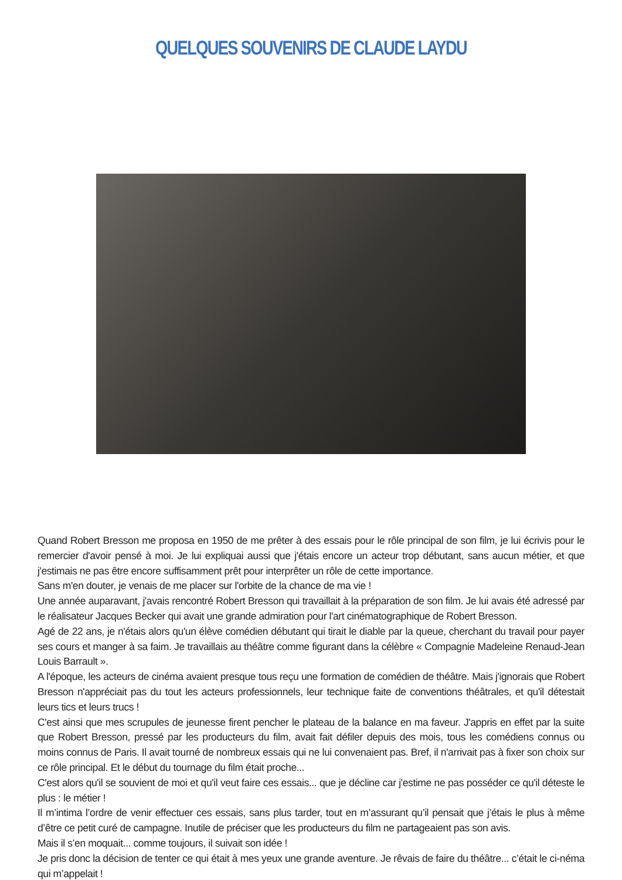QUELQUES SOUVENIRS DE CLAUDE LAYDU
Quand Robert Bresson me proposa en 1950 de me prêter à des essais pour le rôle principal de son film, je lui écrivis pour le remercier d'avoir pensé à moi. Je lui expliquai aussi que j'étais encore un acteur trop débutant, sans aucun métier, et que j'estimais ne pas être encore suffisamment prêt pour interprêter un rôle de cette importance.
Sans m'en douter, je venais de me placer sur l'orbite de la chance de ma vie !
Une année auparavant, j'avais rencontré Robert Bresson qui travaillait à la préparation de son film. Je lui avais été adressé par le réalisateur Jacques Becker qui avait une grande admiration pour l'art cinématographique de Robert Bresson.
Agé de 22 ans, je n'étais alors qu'un élève comédien débutant qui tirait le diable par la queue, cherchant du travail pour payer ses cours et manger à sa faim. Je travaillais au théâtre comme figurant dans la célèbre « Compagnie Madeleine Renaud-Jean Louis Barrault ».
A l'époque, les acteurs de cinéma avaient presque tous reçu une formation de comédien de théâtre. Mais j'ignorais que Robert Bresson n'appréciait pas du tout les acteurs professionnels, leur technique faite de conventions théâtrales, et qu'il détestait leurs tics et leurs trucs !
C'est ainsi que mes scrupules de jeunesse firent pencher le plateau de la balance en ma faveur. J'appris en effet par la suite que Robert Bresson, pressé par les producteurs du film, avait fait défiler depuis des mois, tous les comédiens connus ou moins connus de Paris. Il avait tourné de nombreux essais qui ne lui convenaient pas. Bref, il n'arrivait pas à fixer son choix sur ce rôle principal. Et le début du tournage du film était proche...
C'est alors qu'il se souvient de moi et qu'il veut faire ces essais... que je décline car j'estime ne pas posséder ce qu'il déteste le plus : le métier !
Il m’intima l’ordre de venir effectuer ces essais, sans plus tarder, tout en m’assurant qu’il pensait que j’étais le plus à même d’être ce petit curé de campagne. Inutile de préciser que les producteurs du film ne partageaient pas son avis.
Mais il s’en moquait... comme toujours, il suivait son idée !
Je pris donc la décision de tenter ce qui était à mes yeux une grande aventure. Je rêvais de faire du théâtre... c’était le ci-néma qui m’appelait !